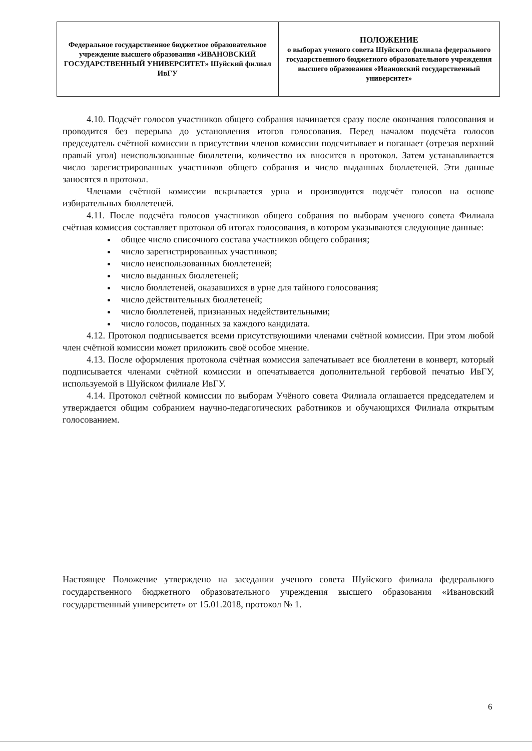| Федеральное государственное бюджетное образовательное учреждение высшего образования «ИВАНОВСКИЙ ГОСУДАРСТВЕННЫЙ УНИВЕРСИТЕТ» Шуйский филиал ИвГУ | ПОЛОЖЕНИЕ о выборах ученого совета Шуйского филиала федерального государственного бюджетного образовательного учреждения высшего образования «Ивановский государственный университет» |
4.10. Подсчёт голосов участников общего собрания начинается сразу после окончания голосования и проводится без перерыва до установления итогов голосования. Перед началом подсчёта голосов председатель счётной комиссии в присутствии членов комиссии подсчитывает и погашает (отрезая верхний правый угол) неиспользованные бюллетени, количество их вносится в протокол. Затем устанавливается число зарегистрированных участников общего собрания и число выданных бюллетеней. Эти данные заносятся в протокол.
Членами счётной комиссии вскрывается урна и производится подсчёт голосов на основе избирательных бюллетеней.
4.11. После подсчёта голосов участников общего собрания по выборам ученого совета Филиала счётная комиссия составляет протокол об итогах голосования, в котором указываются следующие данные:
общее число списочного состава участников общего собрания;
число зарегистрированных участников;
число неиспользованных бюллетеней;
число выданных бюллетеней;
число бюллетеней, оказавшихся в урне для тайного голосования;
число действительных бюллетеней;
число бюллетеней, признанных недействительными;
число голосов, поданных за каждого кандидата.
4.12. Протокол подписывается всеми присутствующими членами счётной комиссии. При этом любой член счётной комиссии может приложить своё особое мнение.
4.13. После оформления протокола счётная комиссия запечатывает все бюллетени в конверт, который подписывается членами счётной комиссии и опечатывается дополнительной гербовой печатью ИвГУ, используемой в Шуйском филиале ИвГУ.
4.14. Протокол счётной комиссии по выборам Учёного совета Филиала оглашается председателем и утверждается общим собранием научно-педагогических работников и обучающихся Филиала открытым голосованием.
Настоящее Положение утверждено на заседании ученого совета Шуйского филиала федерального государственного бюджетного образовательного учреждения высшего образования «Ивановский государственный университет» от 15.01.2018, протокол № 1.
6